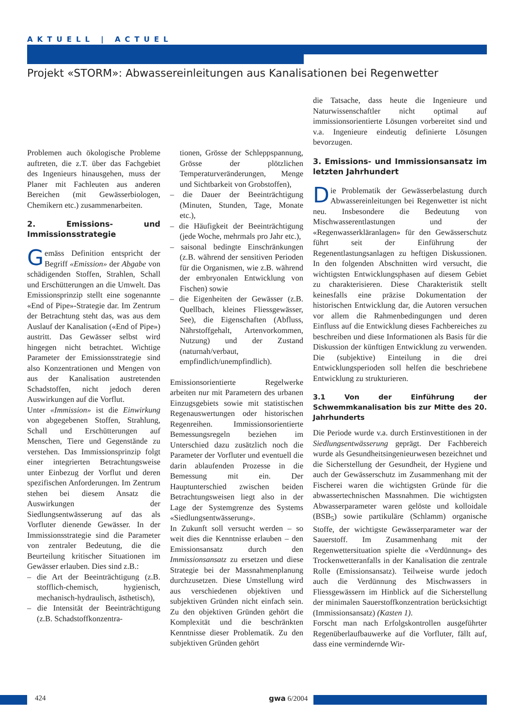AKTUELL | ACTUEL
Projekt «STORM»: Abwassereinleitungen aus Kanalisationen bei Regenwetter
Problemen auch ökologische Probleme auftreten, die z.T. über das Fachgebiet des Ingenieurs hinausgehen, muss der Planer mit Fachleuten aus anderen Bereichen (mit Gewässerbiologen, Chemikern etc.) zusammenarbeiten.
2. Emissions- und Immissionsstrategie
Gemäss Definition entspricht der Begriff «Emission» der Abgabe von schädigenden Stoffen, Strahlen, Schall und Erschütterungen an die Umwelt. Das Emissionsprinzip stellt eine sogenannte «End of Pipe»-Strategie dar. Im Zentrum der Betrachtung steht das, was aus dem Auslauf der Kanalisation («End of Pipe») austritt. Das Gewässer selbst wird hingegen nicht betrachtet. Wichtige Parameter der Emissionsstrategie sind also Konzentrationen und Mengen von aus der Kanalisation austretenden Schadstoffen, nicht jedoch deren Auswirkungen auf die Vorflut.
Unter «Immission» ist die Einwirkung von abgegebenen Stoffen, Strahlung, Schall und Erschütterungen auf Menschen, Tiere und Gegenstände zu verstehen. Das Immissionsprinzip folgt einer integrierten Betrachtungsweise unter Einbezug der Vorflut und deren spezifischen Anforderungen. Im Zentrum stehen bei diesem Ansatz die Auswirkungen der Siedlungsentwässerung auf das als Vorfluter dienende Gewässer. In der Immissionsstrategie sind die Parameter von zentraler Bedeutung, die die Beurteilung kritischer Situationen im Gewässer erlauben. Dies sind z.B.:
– die Art der Beeinträchtigung (z.B. stofflich-chemisch, hygienisch, mechanisch-hydraulisch, ästhetisch),
– die Intensität der Beeinträchtigung (z.B. Schadstoffkonzentra-
tionen, Grösse der Schleppspannung, Grösse der plötzlichen Temperaturveränderungen, Menge und Sichtbarkeit von Grobstoffen),
– die Dauer der Beeinträchtigung (Minuten, Stunden, Tage, Monate etc.),
– die Häufigkeit der Beeinträchtigung (jede Woche, mehrmals pro Jahr etc.),
– saisonal bedingte Einschränkungen (z.B. während der sensitiven Perioden für die Organismen, wie z.B. während der embryonalen Entwicklung von Fischen) sowie
– die Eigenheiten der Gewässer (z.B. Quellbach, kleines Fliessgewässer, See), die Eigenschaften (Abfluss, Nährstoffgehalt, Artenvorkommen, Nutzung) und der Zustand (naturnah/verbaut, empfindlich/unempfindlich).
Emissionsorientierte Regelwerke arbeiten nur mit Parametern des urbanen Einzugsgebiets sowie mit statistischen Regenauswertungen oder historischen Regenreihen. Immissionsorientierte Bemessungsregeln beziehen im Unterschied dazu zusätzlich noch die Parameter der Vorfluter und eventuell die darin ablaufenden Prozesse in die Bemessung mit ein. Der Hauptunterschied zwischen beiden Betrachtungsweisen liegt also in der Lage der Systemgrenze des Systems «Siedlungsentwässerung».
In Zukunft soll versucht werden – so weit dies die Kenntnisse erlauben – den Emissionsansatz durch den Immissionsansatz zu ersetzen und diese Strategie bei der Massnahmenplanung durchzusetzen. Diese Umstellung wird aus verschiedenen objektiven und subjektiven Gründen nicht einfach sein. Zu den objektiven Gründen gehört die Komplexität und die beschränkten Kenntnisse dieser Problematik. Zu den subjektiven Gründen gehört
die Tatsache, dass heute die Ingenieure und Naturwissenschaftler nicht optimal auf immissionsorientierte Lösungen vorbereitet sind und v.a. Ingenieure eindeutig definierte Lösungen bevorzugen.
3. Emissions- und Immissionsansatz im letzten Jahrhundert
Die Problematik der Gewässerbelastung durch Abwassereinleitungen bei Regenwetter ist nicht neu. Insbesondere die Bedeutung von Mischwasserentlastungen und der «Regenwasserkläranlagen» für den Gewässerschutz führt seit der Einführung der Regenentlastungsanlagen zu heftigen Diskussionen. In den folgenden Abschnitten wird versucht, die wichtigsten Entwicklungsphasen auf diesem Gebiet zu charakterisieren. Diese Charakteristik stellt keinesfalls eine präzise Dokumentation der historischen Entwicklung dar, die Autoren versuchen vor allem die Rahmenbedingungen und deren Einfluss auf die Entwicklung dieses Fachbereiches zu beschreiben und diese Informationen als Basis für die Diskussion der künftigen Entwicklung zu verwenden. Die (subjektive) Einteilung in die drei Entwicklungsperioden soll helfen die beschriebene Entwicklung zu strukturieren.
3.1 Von der Einführung der Schwemmkanalisation bis zur Mitte des 20. Jahrhunderts
Die Periode wurde v.a. durch Erstinvestitionen in der Siedlungsentwässerung geprägt. Der Fachbereich wurde als Gesundheitsingenieurwesen bezeichnet und die Sicherstellung der Gesundheit, der Hygiene und auch der Gewässerschutz im Zusammenhang mit der Fischerei waren die wichtigsten Gründe für die abwassertechnischen Massnahmen. Die wichtigsten Abwasserparameter waren gelöste und kolloidale (BSB<sub>5</sub>) sowie partikuläre (Schlamm) organische Stoffe, der wichtigste Gewässerparameter war der Sauerstoff. Im Zusammenhang mit der Regenwettersituation spielte die «Verdünnung» des Trockenwetteranfalls in der Kanalisation die zentrale Rolle (Emissionsansatz). Teilweise wurde jedoch auch die Verdünnung des Mischwassers in Fliessgewässern im Hinblick auf die Sicherstellung der minimalen Sauerstoffkonzentration berücksichtigt (Immissionsansatz) (Kasten 1).
Forscht man nach Erfolgskontrollen ausgeführter Regenüberlaufbauwerke auf die Vorfluter, fällt auf, dass eine vermindernde Wir-
424 gwa 6/2004